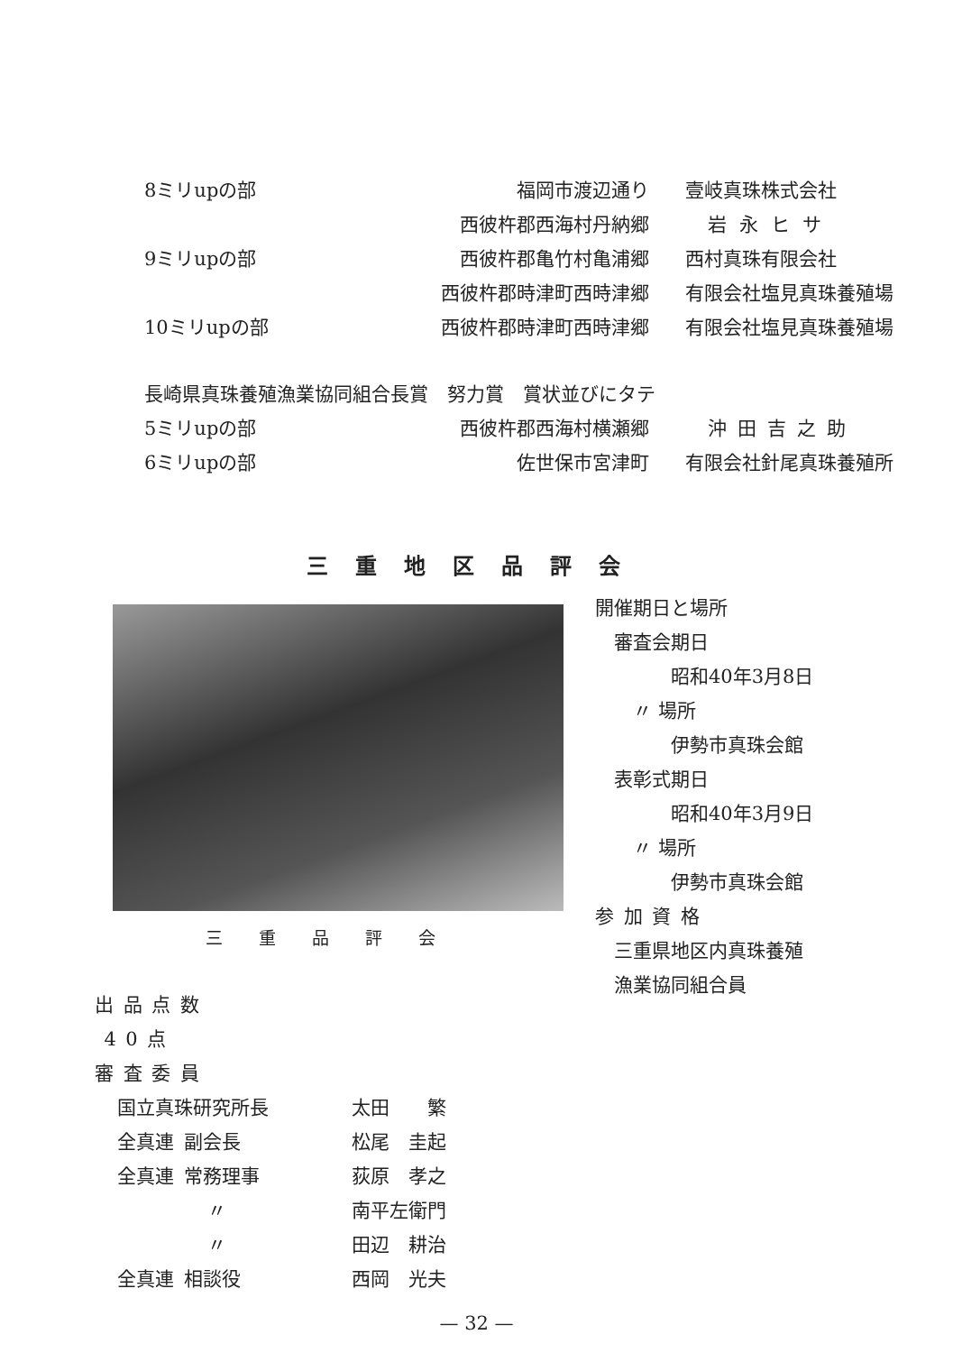| 8ミリupの部 | 福岡市渡辺通り | 壹岐真珠株式会社 |
| | 西彼杵郡西海村丹納郷 | 岩永ヒサ |
| 9ミリupの部 | 西彼杵郡亀竹村亀浦郷 | 西村真珠有限会社 |
| | 西彼杵郡時津町西時津郷 | 有限会社塩見真珠養殖場 |
| 10ミリupの部 | 西彼杵郡時津町西時津郷 | 有限会社塩見真珠養殖場 |
| 長崎県真珠養殖漁業協同組合長賞 努力賞 賞状並びにタテ | | |
| 5ミリupの部 | 西彼杵郡西海村横瀬郷 | 沖田吉之助 |
| 6ミリupの部 | 佐世保市宮津町 | 有限会社針尾真珠養殖所 |
三重地区品評会
三重品評会
開催期日と場所
 審査会期日
    昭和40年3月8日
  〃 場所
    伊勢市真珠会館
 表彰式期日
    昭和40年3月9日
  〃 場所
    伊勢市真珠会館
参 加 資 格
 三重県地区内真珠養殖
 漁業協同組合員
出 品 点 数
 4 0 点
審 査 委 員
| 国立真珠研究所長 | 太田 繁 |
| 全真連 副会長 | 松尾 圭起 |
| 全真連 常務理事 | 荻原 孝之 |
| 〃 | 南平左衛門 |
| 〃 | 田辺 耕治 |
| 全真連 相談役 | 西岡 光夫 |
— 32 —